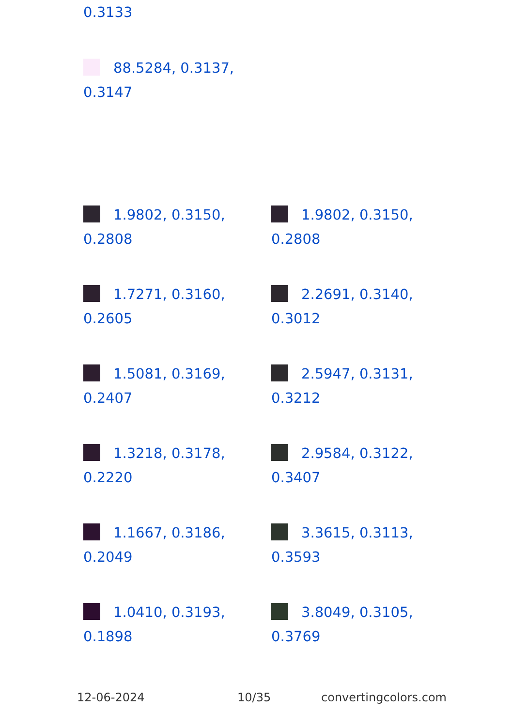0.3133
88.5284, 0.3137, 0.3147
1.9802, 0.3150, 0.2808
1.9802, 0.3150, 0.2808
1.7271, 0.3160, 0.2605
2.2691, 0.3140, 0.3012
1.5081, 0.3169, 0.2407
2.5947, 0.3131, 0.3212
1.3218, 0.3178, 0.2220
2.9584, 0.3122, 0.3407
1.1667, 0.3186, 0.2049
3.3615, 0.3113, 0.3593
1.0410, 0.3193, 0.1898
3.8049, 0.3105, 0.3769
12-06-2024 10/35 convertingcolors.com